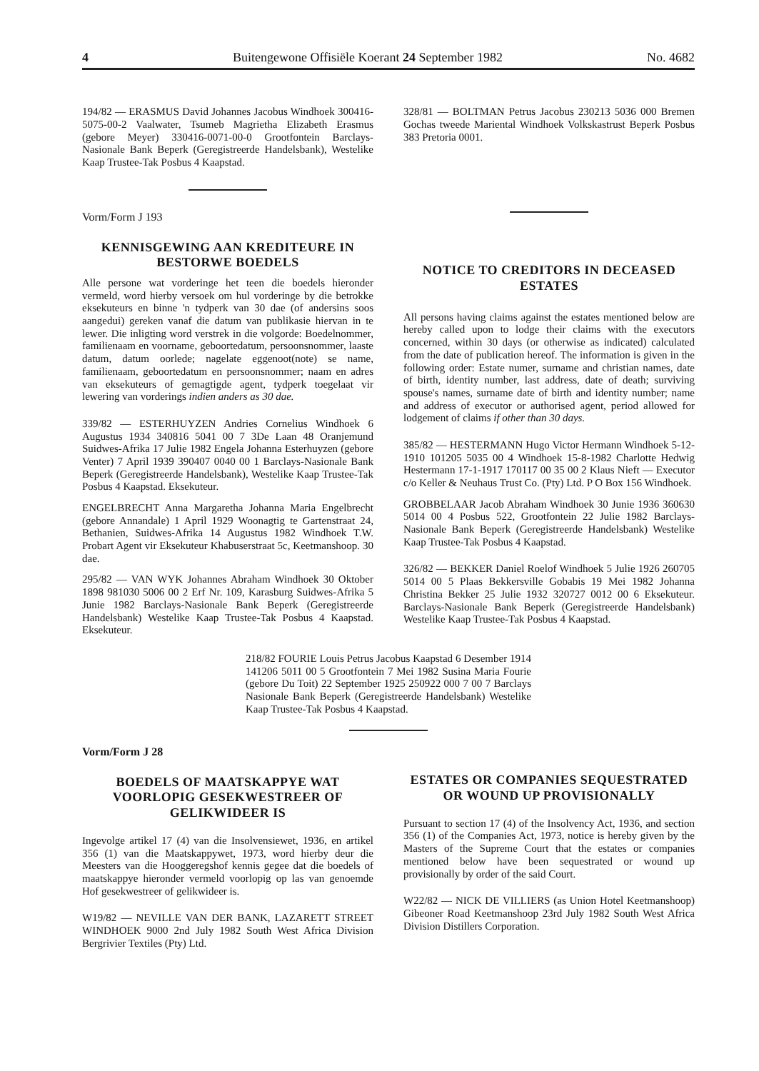4 Buitengewone Offisiële Koerant 24 September 1982 No. 4682
194/82 — ERASMUS David Johannes Jacobus Windhoek 300416-5075-00-2 Vaalwater, Tsumeb Magrietha Elizabeth Erasmus (gebore Meyer) 330416-0071-00-0 Grootfontein Barclays-Nasionale Bank Beperk (Geregistreerde Handelsbank), Westelike Kaap Trustee-Tak Posbus 4 Kaapstad.
Vorm/Form J 193
KENNISGEWING AAN KREDITEURE IN BESTORWE BOEDELS
Alle persone wat vorderinge het teen die boedels hieronder vermeld, word hierby versoek om hul vorderinge by die betrokke eksekuteurs en binne 'n tydperk van 30 dae (of andersins soos aangedui) gereken vanaf die datum van publikasie hiervan in te lewer. Die inligting word verstrek in die volgorde: Boedelnommer, familienaam en voorname, geboortedatum, persoonsnommer, laaste datum, datum oorlede; nagelate eggenoot(note) se name, familienaam, geboortedatum en persoonsnommer; naam en adres van eksekuteurs of gemagtigde agent, tydperk toegelaat vir lewering van vorderings indien anders as 30 dae.
339/82 — ESTERHUYZEN Andries Cornelius Windhoek 6 Augustus 1934 340816 5041 00 7 3De Laan 48 Oranjemund Suidwes-Afrika 17 Julie 1982 Engela Johanna Esterhuyzen (gebore Venter) 7 April 1939 390407 0040 00 1 Barclays-Nasionale Bank Beperk (Geregistreerde Handelsbank), Westelike Kaap Trustee-Tak Posbus 4 Kaapstad. Eksekuteur.
ENGELBRECHT Anna Margaretha Johanna Maria Engelbrecht (gebore Annandale) 1 April 1929 Woonagtig te Gartenstraat 24, Bethanien, Suidwes-Afrika 14 Augustus 1982 Windhoek T.W. Probart Agent vir Eksekuteur Khabuserstraat 5c, Keetmanshoop. 30 dae.
295/82 — VAN WYK Johannes Abraham Windhoek 30 Oktober 1898 981030 5006 00 2 Erf Nr. 109, Karasburg Suidwes-Afrika 5 Junie 1982 Barclays-Nasionale Bank Beperk (Geregistreerde Handelsbank) Westelike Kaap Trustee-Tak Posbus 4 Kaapstad. Eksekuteur.
328/81 — BOLTMAN Petrus Jacobus 230213 5036 000 Bremen Gochas tweede Mariental Windhoek Volkskastrust Beperk Posbus 383 Pretoria 0001.
NOTICE TO CREDITORS IN DECEASED ESTATES
All persons having claims against the estates mentioned below are hereby called upon to lodge their claims with the executors concerned, within 30 days (or otherwise as indicated) calculated from the date of publication hereof. The information is given in the following order: Estate numer, surname and christian names, date of birth, identity number, last address, date of death; surviving spouse's names, surname date of birth and identity number; name and address of executor or authorised agent, period allowed for lodgement of claims if other than 30 days.
385/82 — HESTERMANN Hugo Victor Hermann Windhoek 5-12-1910 101205 5035 00 4 Windhoek 15-8-1982 Charlotte Hedwig Hestermann 17-1-1917 170117 00 35 00 2 Klaus Nieft — Executor c/o Keller & Neuhaus Trust Co. (Pty) Ltd. P O Box 156 Windhoek.
GROBBELAAR Jacob Abraham Windhoek 30 Junie 1936 360630 5014 00 4 Posbus 522, Grootfontein 22 Julie 1982 Barclays-Nasionale Bank Beperk (Geregistreerde Handelsbank) Westelike Kaap Trustee-Tak Posbus 4 Kaapstad.
326/82 — BEKKER Daniel Roelof Windhoek 5 Julie 1926 260705 5014 00 5 Plaas Bekkersville Gobabis 19 Mei 1982 Johanna Christina Bekker 25 Julie 1932 320727 0012 00 6 Eksekuteur. Barclays-Nasionale Bank Beperk (Geregistreerde Handelsbank) Westelike Kaap Trustee-Tak Posbus 4 Kaapstad.
218/82 FOURIE Louis Petrus Jacobus Kaapstad 6 Desember 1914 141206 5011 00 5 Grootfontein 7 Mei 1982 Susina Maria Fourie (gebore Du Toit) 22 September 1925 250922 000 7 00 7 Barclays Nasionale Bank Beperk (Geregistreerde Handelsbank) Westelike Kaap Trustee-Tak Posbus 4 Kaapstad.
Vorm/Form J 28
BOEDELS OF MAATSKAPPYE WAT VOORLOPIG GESEKWESTREER OF GELIKWIDEER IS
Ingevolge artikel 17 (4) van die Insolvensiewet, 1936, en artikel 356 (1) van die Maatskappywet, 1973, word hierby deur die Meesters van die Hooggeregshof kennis gegee dat die boedels of maatskappye hieronder vermeld voorlopig op las van genoemde Hof gesekwestreer of gelikwideer is.
W19/82 — NEVILLE VAN DER BANK, LAZARETT STREET WINDHOEK 9000 2nd July 1982 South West Africa Division Bergrivier Textiles (Pty) Ltd.
ESTATES OR COMPANIES SEQUESTRATED OR WOUND UP PROVISIONALLY
Pursuant to section 17 (4) of the Insolvency Act, 1936, and section 356 (1) of the Companies Act, 1973, notice is hereby given by the Masters of the Supreme Court that the estates or companies mentioned below have been sequestrated or wound up provisionally by order of the said Court.
W22/82 — NICK DE VILLIERS (as Union Hotel Keetmanshoop) Gibeoner Road Keetmanshoop 23rd July 1982 South West Africa Division Distillers Corporation.